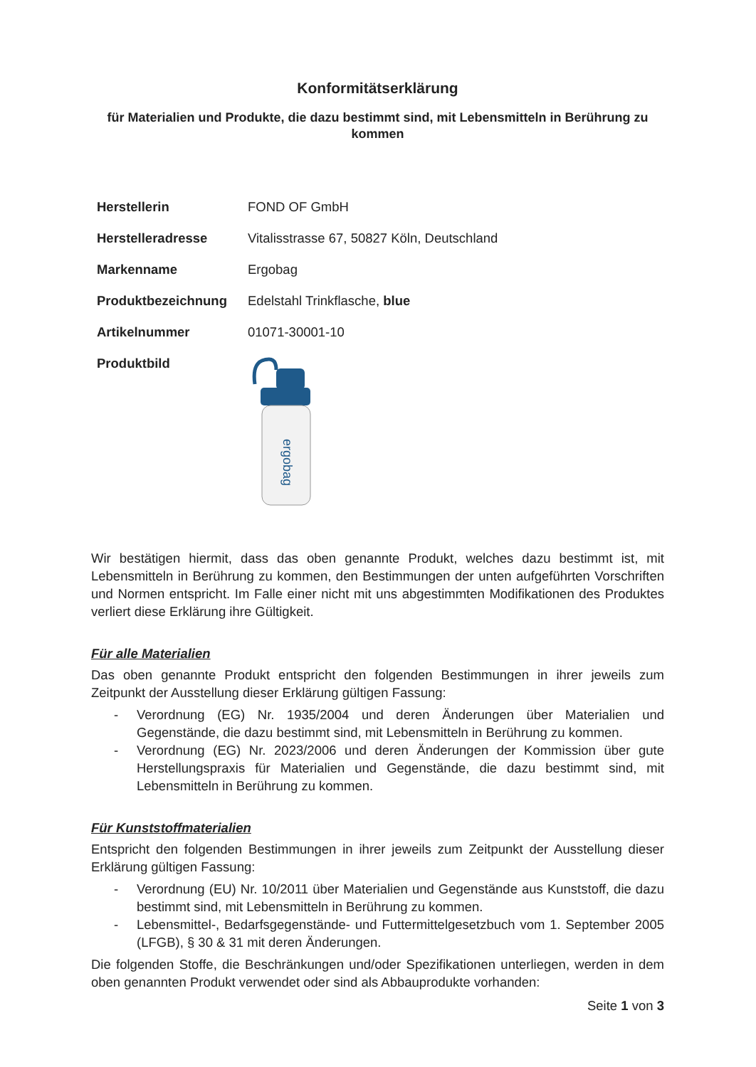Konformitätserklärung
für Materialien und Produkte, die dazu bestimmt sind, mit Lebensmitteln in Berührung zu kommen
| Herstellerin | FOND OF GmbH |
| Herstelleradresse | Vitalisstrasse 67, 50827 Köln, Deutschland |
| Markenname | Ergobag |
| Produktbezeichnung | Edelstahl Trinkflasche, blue |
| Artikelnummer | 01071-30001-10 |
| Produktbild | ergobag |
Wir bestätigen hiermit, dass das oben genannte Produkt, welches dazu bestimmt ist, mit Lebensmitteln in Berührung zu kommen, den Bestimmungen der unten aufgeführten Vorschriften und Normen entspricht. Im Falle einer nicht mit uns abgestimmten Modifikationen des Produktes verliert diese Erklärung ihre Gültigkeit.
Für alle Materialien
Das oben genannte Produkt entspricht den folgenden Bestimmungen in ihrer jeweils zum Zeitpunkt der Ausstellung dieser Erklärung gültigen Fassung:
- Verordnung (EG) Nr. 1935/2004 und deren Änderungen über Materialien und Gegenstände, die dazu bestimmt sind, mit Lebensmitteln in Berührung zu kommen.
- Verordnung (EG) Nr. 2023/2006 und deren Änderungen der Kommission über gute Herstellungspraxis für Materialien und Gegenstände, die dazu bestimmt sind, mit Lebensmitteln in Berührung zu kommen.
Für Kunststoffmaterialien
Entspricht den folgenden Bestimmungen in ihrer jeweils zum Zeitpunkt der Ausstellung dieser Erklärung gültigen Fassung:
- Verordnung (EU) Nr. 10/2011 über Materialien und Gegenstände aus Kunststoff, die dazu bestimmt sind, mit Lebensmitteln in Berührung zu kommen.
- Lebensmittel-, Bedarfsgegenstände- und Futtermittelgesetzbuch vom 1. September 2005 (LFGB), § 30 & 31 mit deren Änderungen.
Die folgenden Stoffe, die Beschränkungen und/oder Spezifikationen unterliegen, werden in dem oben genannten Produkt verwendet oder sind als Abbauprodukte vorhanden:
Seite 1 von 3